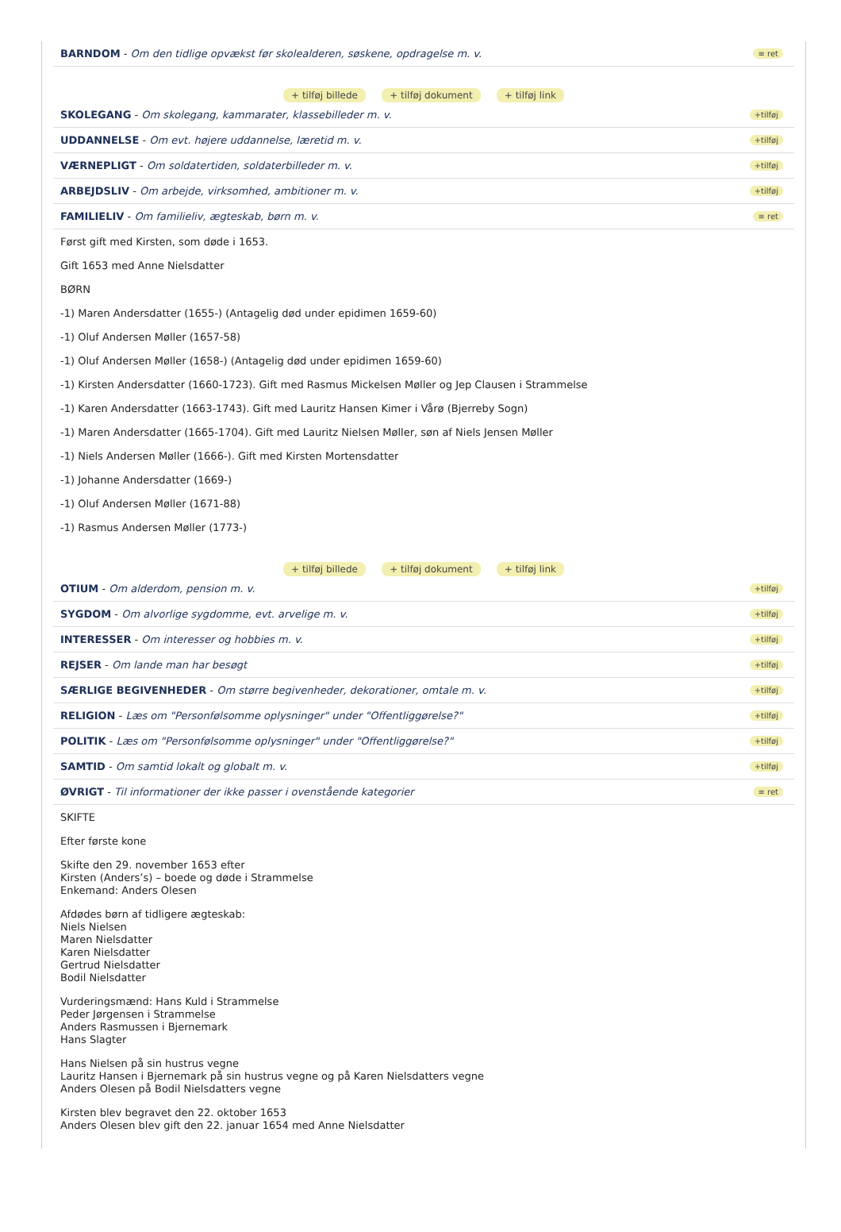BARNDOM - Om den tidlige opvækst før skolealderen, søskene, opdragelse m. v. ≡ ret
+ tilføj billede + tilføj dokument + tilføj link
SKOLEGANG - Om skolegang, kammarater, klassebilleder m. v. +tilføj
UDDANNELSE - Om evt. højere uddannelse, læretid m. v. +tilføj
VÆRNEPLIGT - Om soldatertiden, soldaterbilleder m. v. +tilføj
ARBEJDSLIV - Om arbejde, virksomhed, ambitioner m. v. +tilføj
FAMILIELIV - Om familieliv, ægteskab, børn m. v. ≡ ret
Først gift med Kirsten, som døde i 1653.
Gift 1653 med Anne Nielsdatter
BØRN
-1) Maren Andersdatter (1655-) (Antagelig død under epidimen 1659-60)
-1) Oluf Andersen Møller (1657-58)
-1) Oluf Andersen Møller (1658-) (Antagelig død under epidimen 1659-60)
-1) Kirsten Andersdatter (1660-1723). Gift med Rasmus Mickelsen Møller og Jep Clausen i Strammelse
-1) Karen Andersdatter (1663-1743). Gift med Lauritz Hansen Kimer i Vårø (Bjerreby Sogn)
-1) Maren Andersdatter (1665-1704). Gift med Lauritz Nielsen Møller, søn af Niels Jensen Møller
-1) Niels Andersen Møller (1666-). Gift med Kirsten Mortensdatter
-1) Johanne Andersdatter (1669-)
-1) Oluf Andersen Møller (1671-88)
-1) Rasmus Andersen Møller (1773-)
+ tilføj billede + tilføj dokument + tilføj link
OTIUM - Om alderdom, pension m. v. +tilføj
SYGDOM - Om alvorlige sygdomme, evt. arvelige m. v. +tilføj
INTERESSER - Om interesser og hobbies m. v. +tilføj
REJSER - Om lande man har besøgt +tilføj
SÆRLIGE BEGIVENHEDER - Om større begivenheder, dekorationer, omtale m. v. +tilføj
RELIGION - Læs om "Personfølsomme oplysninger" under "Offentliggørelse?" +tilføj
POLITIK - Læs om "Personfølsomme oplysninger" under "Offentliggørelse?" +tilføj
SAMTID - Om samtid lokalt og globalt m. v. +tilføj
ØVRIGT - Til informationer der ikke passer i ovenstående kategorier ≡ ret
SKIFTE
Efter første kone
Skifte den 29. november 1653 efter
Kirsten (Anders’s) – boede og døde i Strammelse
Enkemand: Anders Olesen
Afdødes børn af tidligere ægteskab:
Niels Nielsen
Maren Nielsdatter
Karen Nielsdatter
Gertrud Nielsdatter
Bodil Nielsdatter
Vurderingsmænd: Hans Kuld i Strammelse
Peder Jørgensen i Strammelse
Anders Rasmussen i Bjernemark
Hans Slagter
Hans Nielsen på sin hustrus vegne
Lauritz Hansen i Bjernemark på sin hustrus vegne og på Karen Nielsdatters vegne
Anders Olesen på Bodil Nielsdatters vegne
Kirsten blev begravet den 22. oktober 1653
Anders Olesen blev gift den 22. januar 1654 med Anne Nielsdatter